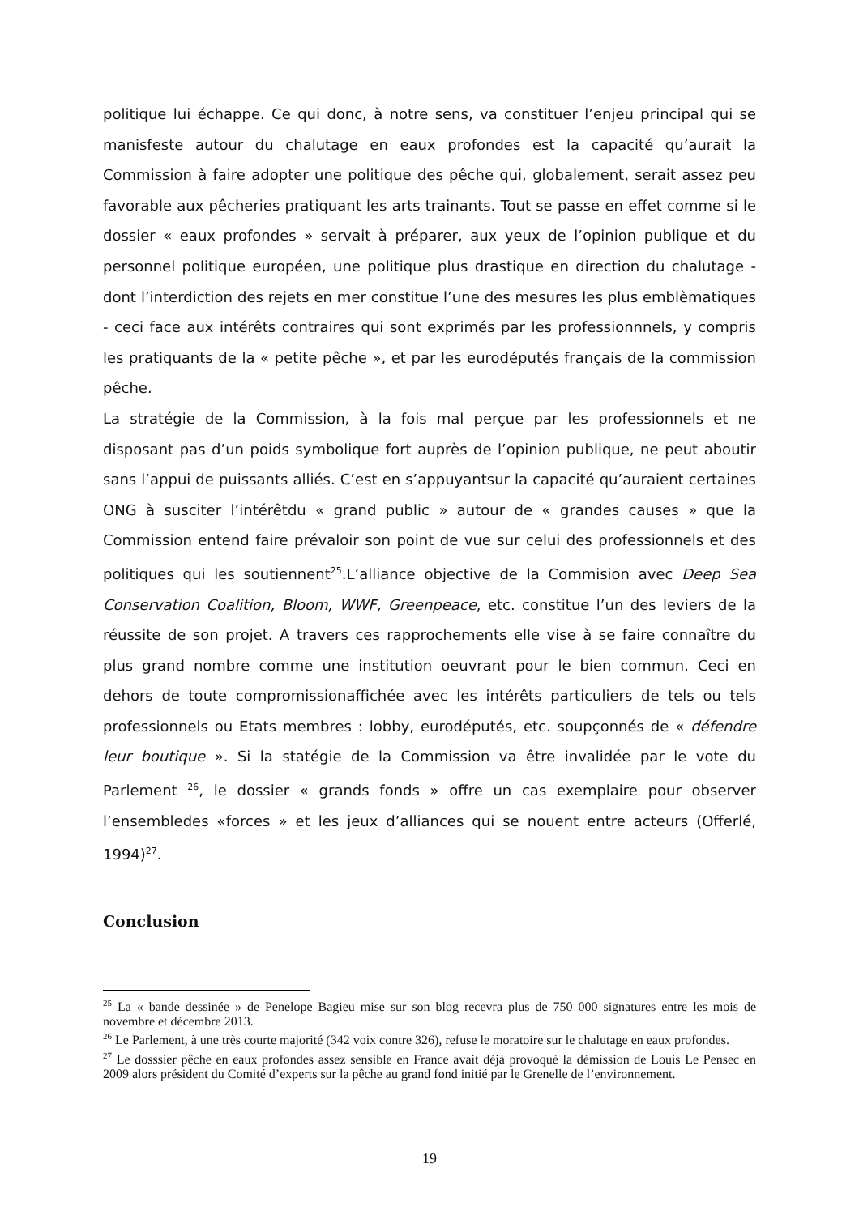politique lui échappe. Ce qui donc, à notre sens, va constituer l’enjeu principal qui se manisfeste autour du chalutage en eaux profondes est la capacité qu’aurait la Commission à faire adopter une politique des pêche qui, globalement, serait assez peu favorable aux pêcheries pratiquant les arts trainants. Tout se passe en effet comme si le dossier « eaux profondes » servait à préparer, aux yeux de l’opinion publique et du personnel politique européen, une politique plus drastique en direction du chalutage - dont l’interdiction des rejets en mer constitue l’une des mesures les plus emblèmatiques - ceci face aux intérêts contraires qui sont exprimés par les professionnnels, y compris les pratiquants de la « petite pêche », et par les eurodéputés français de la commission pêche.
La stratégie de la Commission, à la fois mal perçue par les professionnels et ne disposant pas d’un poids symbolique fort auprès de l’opinion publique, ne peut aboutir sans l’appui de puissants alliés. C’est en s’appuyantsur la capacité qu’auraient certaines ONG à susciter l’intérêtdu « grand public » autour de « grandes causes » que la Commission entend faire prévaloir son point de vue sur celui des professionnels et des politiques qui les soutiennent<sup>25</sup>.L’alliance objective de la Commision avec Deep Sea Conservation Coalition, Bloom, WWF, Greenpeace, etc. constitue l’un des leviers de la réussite de son projet. A travers ces rapprochements elle vise à se faire connaître du plus grand nombre comme une institution oeuvrant pour le bien commun. Ceci en dehors de toute compromissionaffichée avec les intérêts particuliers de tels ou tels professionnels ou Etats membres : lobby, eurodéputés, etc. soupçonnés de « défendre leur boutique ». Si la statégie de la Commission va être invalidée par le vote du Parlement <sup>26</sup>, le dossier « grands fonds » offre un cas exemplaire pour observer l’ensembledes «forces » et les jeux d’alliances qui se nouent entre acteurs (Offerlé, 1994)<sup>27</sup>.
Conclusion
<sup>25</sup> La « bande dessinée » de Penelope Bagieu mise sur son blog recevra plus de 750 000 signatures entre les mois de novembre et décembre 2013.
<sup>26</sup> Le Parlement, à une très courte majorité (342 voix contre 326), refuse le moratoire sur le chalutage en eaux profondes.
<sup>27</sup> Le dosssier pêche en eaux profondes assez sensible en France avait déjà provoqué la démission de Louis Le Pensec en 2009 alors président du Comité d’experts sur la pêche au grand fond initié par le Grenelle de l’environnement.
19